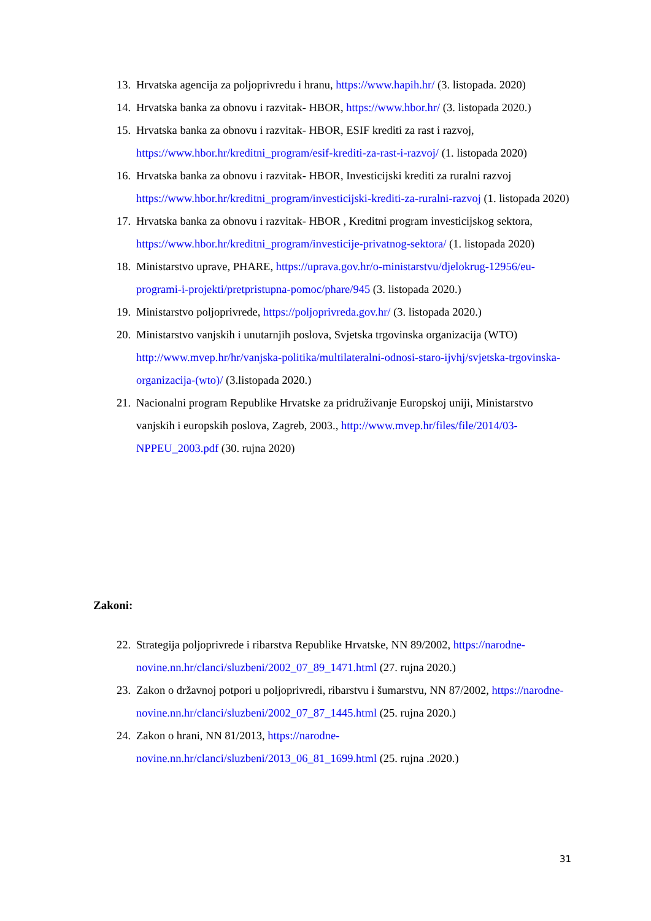13. Hrvatska agencija za poljoprivredu i hranu, https://www.hapih.hr/ (3. listopada. 2020)
14. Hrvatska banka za obnovu i razvitak- HBOR, https://www.hbor.hr/ (3. listopada 2020.)
15. Hrvatska banka za obnovu i razvitak- HBOR, ESIF krediti za rast i razvoj, https://www.hbor.hr/kreditni_program/esif-krediti-za-rast-i-razvoj/ (1. listopada 2020)
16. Hrvatska banka za obnovu i razvitak- HBOR, Investicijski krediti za ruralni razvoj https://www.hbor.hr/kreditni_program/investicijski-krediti-za-ruralni-razvoj (1. listopada 2020)
17. Hrvatska banka za obnovu i razvitak- HBOR , Kreditni program investicijskog sektora, https://www.hbor.hr/kreditni_program/investicije-privatnog-sektora/ (1. listopada 2020)
18. Ministarstvo uprave, PHARE, https://uprava.gov.hr/o-ministarstvu/djelokrug-12956/eu-programi-i-projekti/pretpristupna-pomoc/phare/945 (3. listopada 2020.)
19. Ministarstvo poljoprivrede, https://poljoprivreda.gov.hr/ (3. listopada 2020.)
20. Ministarstvo vanjskih i unutarnjih poslova, Svjetska trgovinska organizacija (WTO) http://www.mvep.hr/hr/vanjska-politika/multilateralni-odnosi-staro-ijvhj/svjetska-trgovinska-organizacija-(wto)/ (3.listopada 2020.)
21. Nacionalni program Republike Hrvatske za pridruživanje Europskoj uniji, Ministarstvo vanjskih i europskih poslova, Zagreb, 2003., http://www.mvep.hr/files/file/2014/03-NPPEU_2003.pdf (30. rujna 2020)
Zakoni:
22. Strategija poljoprivrede i ribarstva Republike Hrvatske, NN 89/2002, https://narodne-novine.nn.hr/clanci/sluzbeni/2002_07_89_1471.html (27. rujna 2020.)
23. Zakon o državnoj potpori u poljoprivredi, ribarstvu i šumarstvu, NN 87/2002, https://narodne-novine.nn.hr/clanci/sluzbeni/2002_07_87_1445.html (25. rujna 2020.)
24. Zakon o hrani, NN 81/2013, https://narodne-
novine.nn.hr/clanci/sluzbeni/2013_06_81_1699.html (25. rujna .2020.)
31